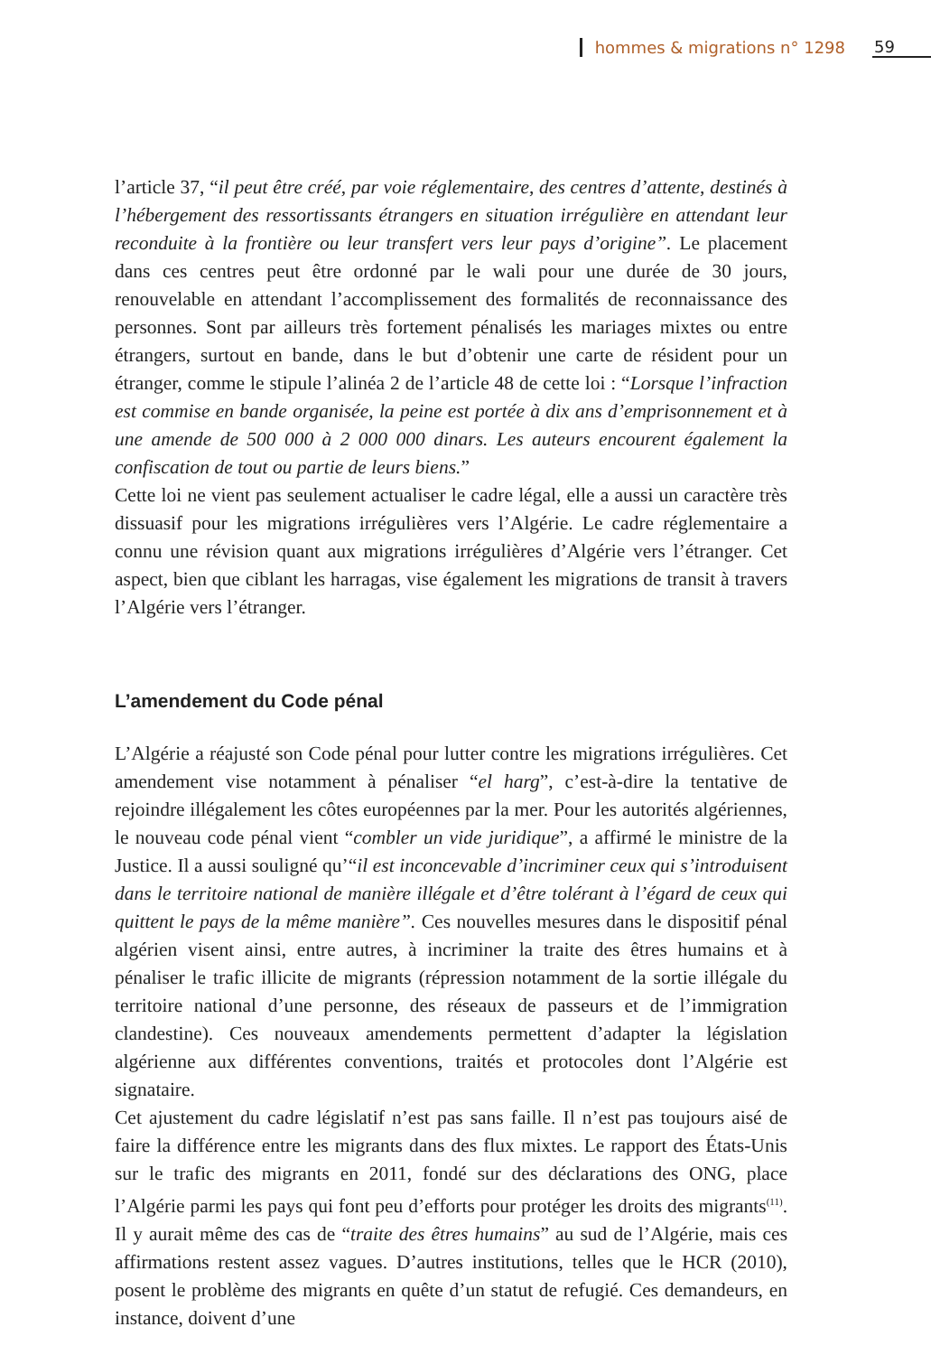hommes & migrations n° 1298 59
l’article 37, “il peut être créé, par voie réglementaire, des centres d’attente, destinés à l’hébergement des ressortissants étrangers en situation irrégulière en attendant leur reconduite à la frontière ou leur transfert vers leur pays d’origine”. Le placement dans ces centres peut être ordonné par le wali pour une durée de 30 jours, renouvelable en attendant l’accomplissement des formalités de reconnaissance des personnes. Sont par ailleurs très fortement pénalisés les mariages mixtes ou entre étrangers, surtout en bande, dans le but d’obtenir une carte de résident pour un étranger, comme le stipule l’alinéa 2 de l’article 48 de cette loi : “Lorsque l’infraction est commise en bande organisée, la peine est portée à dix ans d’emprisonnement et à une amende de 500 000 à 2 000 000 dinars. Les auteurs encourent également la confiscation de tout ou partie de leurs biens.”
Cette loi ne vient pas seulement actualiser le cadre légal, elle a aussi un caractère très dissuasif pour les migrations irrégulières vers l’Algérie. Le cadre réglementaire a connu une révision quant aux migrations irrégulières d’Algérie vers l’étranger. Cet aspect, bien que ciblant les harragas, vise également les migrations de transit à travers l’Algérie vers l’étranger.
L’amendement du Code pénal
L’Algérie a réajusté son Code pénal pour lutter contre les migrations irrégulières. Cet amendement vise notamment à pénaliser “el harg”, c’est-à-dire la tentative de rejoindre illégalement les côtes européennes par la mer. Pour les autorités algériennes, le nouveau code pénal vient “combler un vide juridique”, a affirmé le ministre de la Justice. Il a aussi souligné qu’“il est inconcevable d’incriminer ceux qui s’introduisent dans le territoire national de manière illégale et d’être tolérant à l’égard de ceux qui quittent le pays de la même manière”. Ces nouvelles mesures dans le dispositif pénal algérien visent ainsi, entre autres, à incriminer la traite des êtres humains et à pénaliser le trafic illicite de migrants (répression notamment de la sortie illégale du territoire national d’une personne, des réseaux de passeurs et de l’immigration clandestine). Ces nouveaux amendements permettent d’adapter la législation algérienne aux différentes conventions, traités et protocoles dont l’Algérie est signataire.
Cet ajustement du cadre législatif n’est pas sans faille. Il n’est pas toujours aisé de faire la différence entre les migrants dans des flux mixtes. Le rapport des États-Unis sur le trafic des migrants en 2011, fondé sur des déclarations des ONG, place l’Algérie parmi les pays qui font peu d’efforts pour protéger les droits des migrants<sup>(11)</sup>. Il y aurait même des cas de “traite des êtres humains” au sud de l’Algérie, mais ces affirmations restent assez vagues. D’autres institutions, telles que le HCR (2010), posent le problème des migrants en quête d’un statut de refugié. Ces demandeurs, en instance, doivent d’une